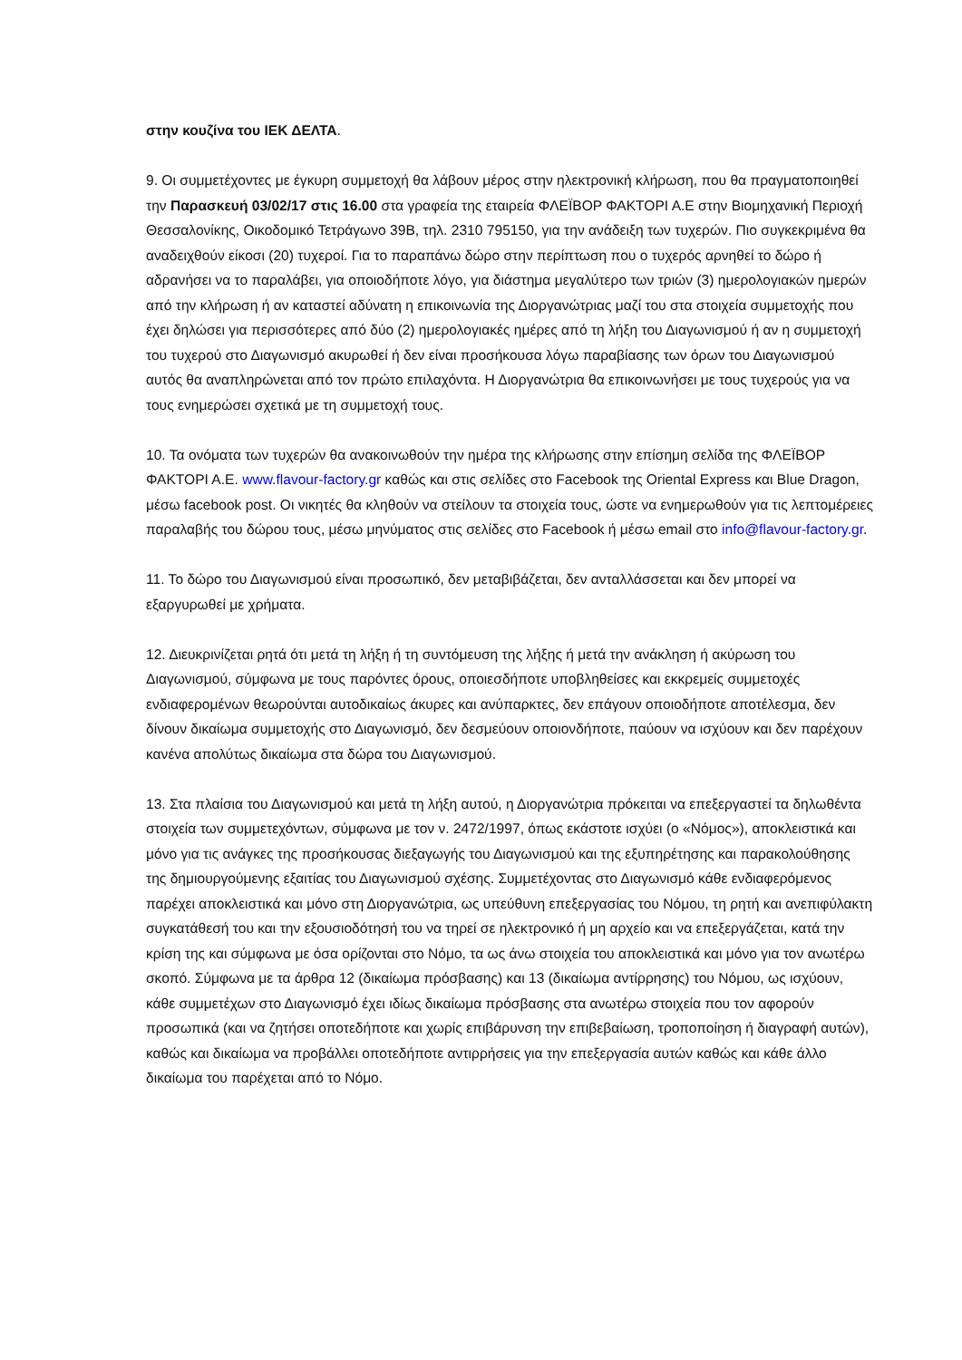στην κουζίνα του ΙΕΚ ΔΕΛΤΑ.
9. Οι συμμετέχοντες με έγκυρη συμμετοχή θα λάβουν μέρος στην ηλεκτρονική κλήρωση, που θα πραγματοποιηθεί την Παρασκευή 03/02/17 στις 16.00 στα γραφεία της εταιρεία ΦΛΕΪΒΟΡ ΦΑΚΤΟΡΙ Α.Ε στην Βιομηχανική Περιοχή Θεσσαλονίκης, Οικοδομικό Τετράγωνο 39Β, τηλ. 2310 795150, για την ανάδειξη των τυχερών. Πιο συγκεκριμένα θα αναδειχθούν είκοσι (20) τυχεροί. Για το παραπάνω δώρο στην περίπτωση που ο τυχερός αρνηθεί το δώρο ή αδρανήσει να το παραλάβει, για οποιοδήποτε λόγο, για διάστημα μεγαλύτερο των τριών (3) ημερολογιακών ημερών από την κλήρωση ή αν καταστεί αδύνατη η επικοινωνία της Διοργανώτριας μαζί του στα στοιχεία συμμετοχής που έχει δηλώσει για περισσότερες από δύο (2) ημερολογιακές ημέρες από τη λήξη του Διαγωνισμού ή αν η συμμετοχή του τυχερού στο Διαγωνισμό ακυρωθεί ή δεν είναι προσήκουσα λόγω παραβίασης των όρων του Διαγωνισμού αυτός θα αναπληρώνεται από τον πρώτο επιλαχόντα. Η Διοργανώτρια θα επικοινωνήσει με τους τυχερούς για να τους ενημερώσει σχετικά με τη συμμετοχή τους.
10. Τα ονόματα των τυχερών θα ανακοινωθούν την ημέρα της κλήρωσης στην επίσημη σελίδα της ΦΛΕΪΒΟΡ ΦΑΚΤΟΡΙ Α.Ε. www.flavour-factory.gr καθώς και στις σελίδες στο Facebook της Oriental Express και Blue Dragon, μέσω facebook post. Οι νικητές θα κληθούν να στείλουν τα στοιχεία τους, ώστε να ενημερωθούν για τις λεπτομέρειες παραλαβής του δώρου τους, μέσω μηνύματος στις σελίδες στο Facebook ή μέσω email στο info@flavour-factory.gr.
11. Το δώρο του Διαγωνισμού είναι προσωπικό, δεν μεταβιβάζεται, δεν ανταλλάσσεται και δεν μπορεί να εξαργυρωθεί με χρήματα.
12. Διευκρινίζεται ρητά ότι μετά τη λήξη ή τη συντόμευση της λήξης ή μετά την ανάκληση ή ακύρωση του Διαγωνισμού, σύμφωνα με τους παρόντες όρους, οποιεσδήποτε υποβληθείσες και εκκρεμείς συμμετοχές ενδιαφερομένων θεωρούνται αυτοδικαίως άκυρες και ανύπαρκτες, δεν επάγουν οποιοδήποτε αποτέλεσμα, δεν δίνουν δικαίωμα συμμετοχής στο Διαγωνισμό, δεν δεσμεύουν οποιονδήποτε, παύουν να ισχύουν και δεν παρέχουν κανένα απολύτως δικαίωμα στα δώρα του Διαγωνισμού.
13. Στα πλαίσια του Διαγωνισμού και μετά τη λήξη αυτού, η Διοργανώτρια πρόκειται να επεξεργαστεί τα δηλωθέντα στοιχεία των συμμετεχόντων, σύμφωνα με τον ν. 2472/1997, όπως εκάστοτε ισχύει (ο «Νόμος»), αποκλειστικά και μόνο για τις ανάγκες της προσήκουσας διεξαγωγής του Διαγωνισμού και της εξυπηρέτησης και παρακολούθησης της δημιουργούμενης εξαιτίας του Διαγωνισμού σχέσης. Συμμετέχοντας στο Διαγωνισμό κάθε ενδιαφερόμενος παρέχει αποκλειστικά και μόνο στη Διοργανώτρια, ως υπεύθυνη επεξεργασίας του Νόμου, τη ρητή και ανεπιφύλακτη συγκατάθεσή του και την εξουσιοδότησή του να τηρεί σε ηλεκτρονικό ή μη αρχείο και να επεξεργάζεται, κατά την κρίση της και σύμφωνα με όσα ορίζονται στο Νόμο, τα ως άνω στοιχεία του αποκλειστικά και μόνο για τον ανωτέρω σκοπό. Σύμφωνα με τα άρθρα 12 (δικαίωμα πρόσβασης) και 13 (δικαίωμα αντίρρησης) του Νόμου, ως ισχύουν, κάθε συμμετέχων στο Διαγωνισμό έχει ιδίως δικαίωμα πρόσβασης στα ανωτέρω στοιχεία που τον αφορούν προσωπικά (και να ζητήσει οποτεδήποτε και χωρίς επιβάρυνση την επιβεβαίωση, τροποποίηση ή διαγραφή αυτών), καθώς και δικαίωμα να προβάλλει οποτεδήποτε αντιρρήσεις για την επεξεργασία αυτών καθώς και κάθε άλλο δικαίωμα του παρέχεται από το Νόμο.